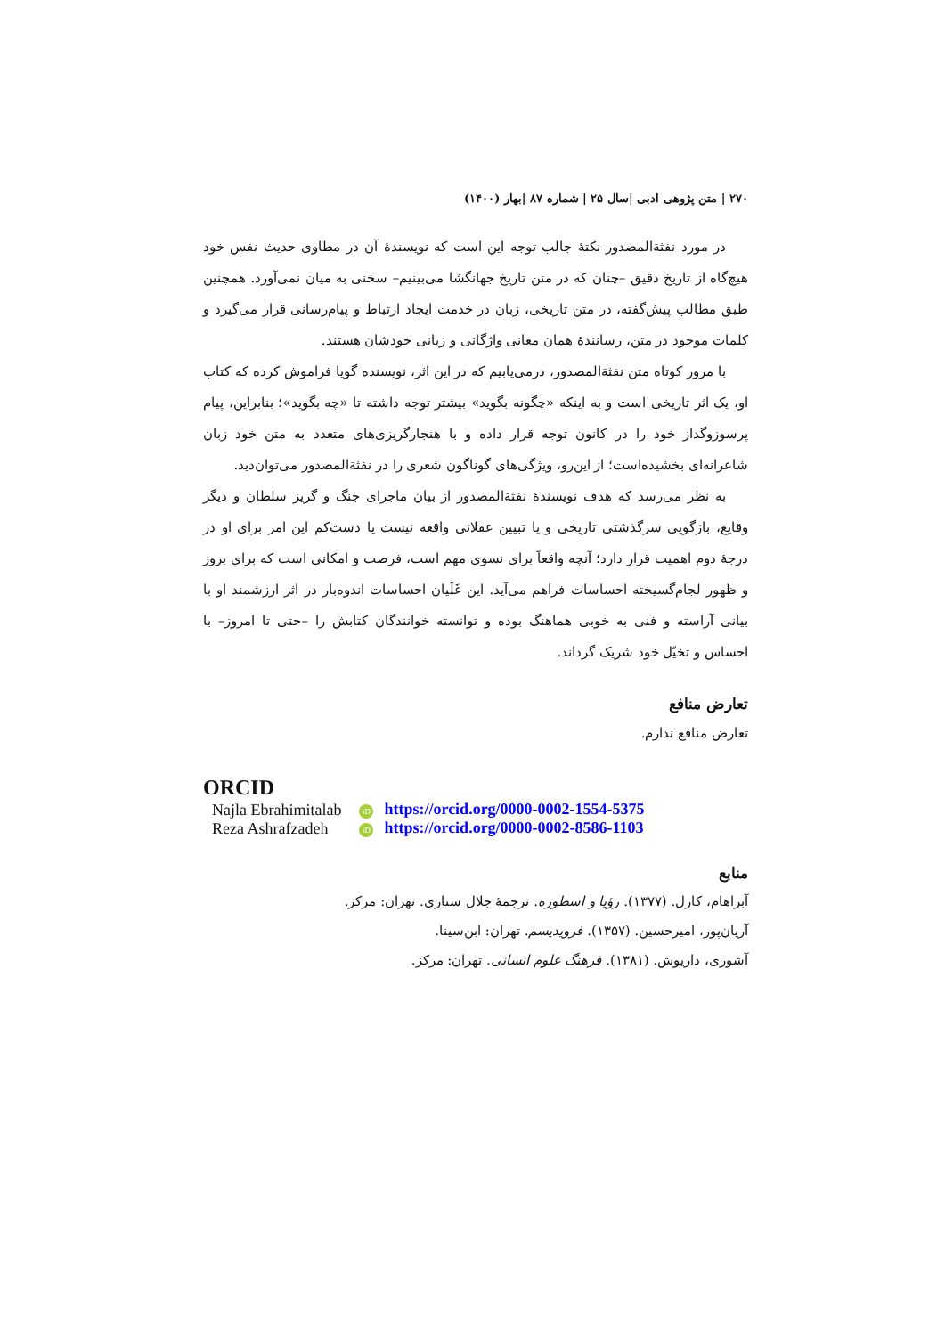۲۷۰ | متن پژوهی ادبی |سال ۲۵ | شماره ۸۷ |بهار (۱۴۰۰)
در مورد نفثةالمصدور نکتهٔ جالب توجه این است که نویسندهٔ آن در مطاوی حدیث نفس خود هیچ‌گاه از تاریخ دقیق –چنان که در متن تاریخ جهانگشا می‌بینیم– سخنی به میان نمی‌آورد. همچنین طبق مطالب پیش‌گفته، در متن تاریخی، زبان در خدمت ایجاد ارتباط و پیام‌رسانی قرار می‌گیرد و کلمات موجود در متن، رسانندهٔ همان معانی واژگانی و زبانی خودشان هستند.
با مرور کوتاه متن نفثةالمصدور، درمی‌یابیم که در این اثر، نویسنده گویا فراموش کرده که کتاب او، یک اثر تاریخی است و به اینکه «چگونه بگوید» بیشتر توجه داشته تا «چه بگوید»؛ بنابراین، پیام پرسوزوگداز خود را در کانون توجه قرار داده و با هنجارگریزی‌های متعدد به متن خود زبان شاعرانه‌ای بخشیده‌است؛ از این‌رو، ویژگی‌های گوناگون شعری را در نفثةالمصدور می‌توان‌دید.
به نظر می‌رسد که هدف نویسندهٔ نفثةالمصدور از بیان ماجرای جنگ و گریز سلطان و دیگر وقایع، بازگویی سرگذشتی تاریخی و یا تبیین عقلانی واقعه نیست یا دست‌کم این امر برای او در درجهٔ دوم اهمیت قرار دارد؛ آنچه واقعاً برای نسوی مهم است، فرصت و امکانی است که برای بروز و ظهور لجام‌گسیخته احساسات فراهم می‌آید. این غَلَیان احساسات اندوه‌بار در اثر ارزشمند او با بیانی آراسته و فنی به خوبی هماهنگ بوده و توانسته خوانندگان کتابش را –حتی تا امروز– با احساس و تخیّل خود شریک گرداند.
تعارض منافع
تعارض منافع ندارم.
ORCID
| Najla Ebrahimitalab | iD https://orcid.org/0000-0002-1554-5375 |
| Reza Ashrafzadeh | iD https://orcid.org/0000-0002-8586-1103 |
منابع
آبراهام، کارل. (۱۳۷۷). رؤیا و اسطوره. ترجمهٔ جلال ستاری. تهران: مرکز.
آریان‌پور، امیرحسین. (۱۳۵۷). فرویدیسم. تهران: ابن‌سینا.
آشوری، داریوش. (۱۳۸۱). فرهنگ علوم انسانی. تهران: مرکز.